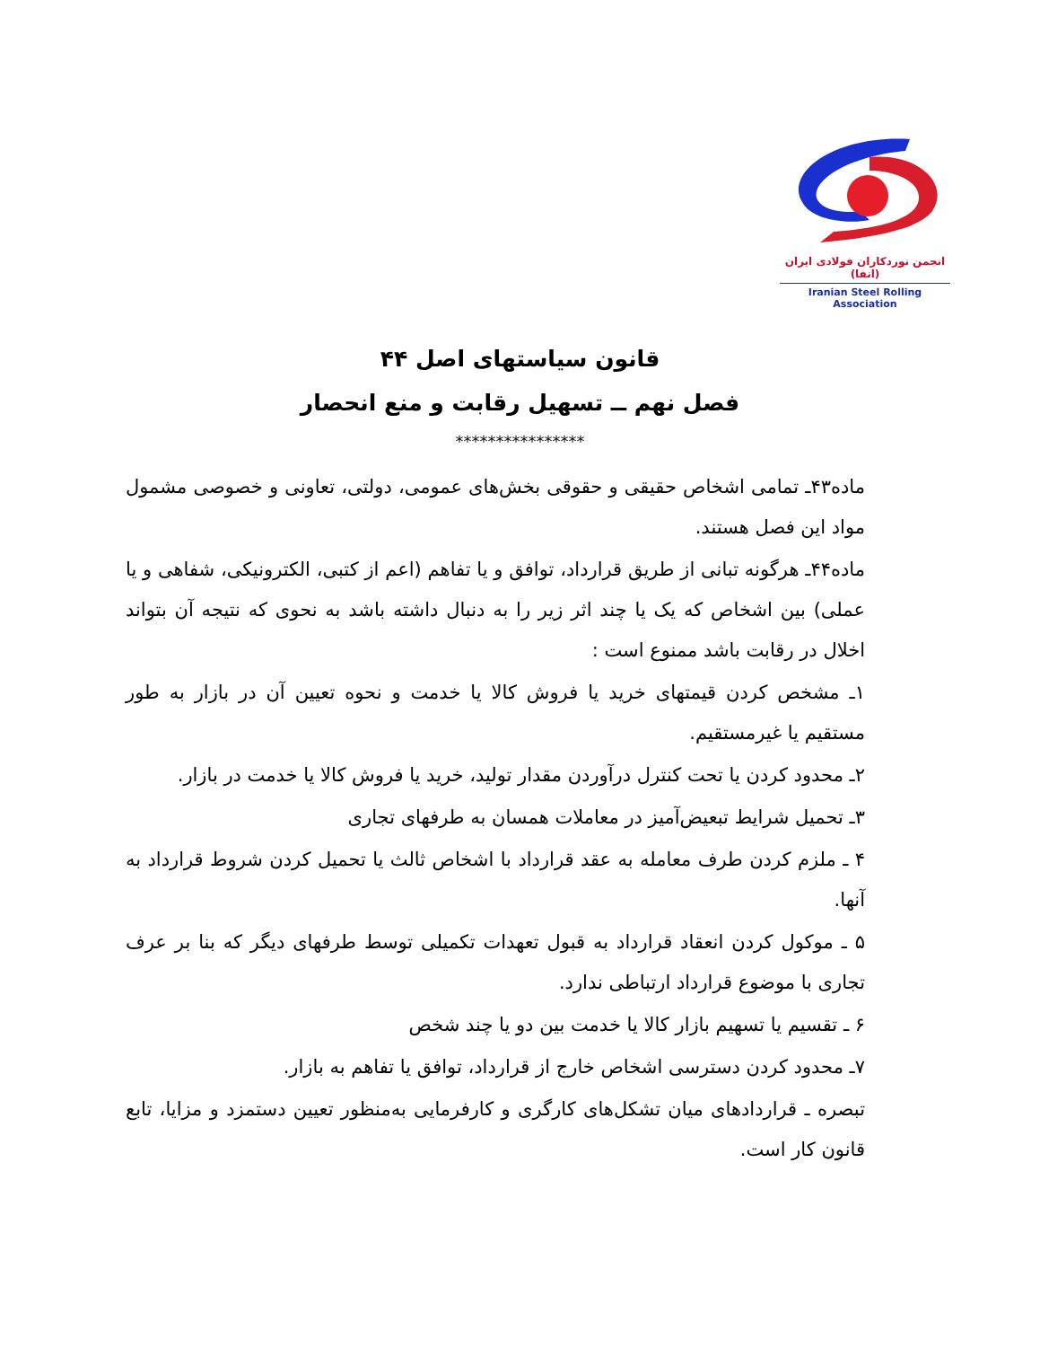انجمن نوردکاران فولادی ایران (انفا)
Iranian Steel Rolling Association
قانون سیاستهای اصل ۴۴
فصل نهم ــ تسهیل رقابت و منع انحصار
****************
ماده۴۳ـ تمامی اشخاص حقیقی و حقوقی بخش‌های عمومی، دولتی، تعاونی و خصوصی مشمول مواد این فصل هستند.
ماده۴۴ـ هرگونه تبانی از طریق قرارداد، توافق و یا تفاهم (اعم از کتبی، الکترونیکی، شفاهی و یا عملی) بین اشخاص که یک یا چند اثر زیر را به دنبال داشته باشد به نحوی که نتیجه آن بتواند اخلال در رقابت باشد ممنوع است :
۱ـ مشخص کردن قیمتهای خرید یا فروش کالا یا خدمت و نحوه تعیین آن در بازار به طور مستقیم یا غیرمستقیم.
۲ـ محدود کردن یا تحت کنترل درآوردن مقدار تولید، خرید یا فروش کالا یا خدمت در بازار.
۳ـ تحمیل شرایط تبعیض‌آمیز در معاملات همسان به طرفهای تجاری
۴ ـ ملزم کردن طرف معامله به عقد قرارداد با اشخاص ثالث یا تحمیل کردن شروط قرارداد به آنها.
۵ ـ موکول کردن انعقاد قرارداد به قبول تعهدات تکمیلی توسط طرفهای دیگر که بنا بر عرف تجاری با موضوع قرارداد ارتباطی ندارد.
۶ ـ تقسیم یا تسهیم بازار کالا یا خدمت بین دو یا چند شخص
۷ـ محدود کردن دسترسی اشخاص خارج از قرارداد، توافق یا تفاهم به بازار.
تبصره ـ قراردادهای میان تشکل‌های کارگری و کارفرمایی به‌منظور تعیین دستمزد و مزایا، تابع قانون کار است.